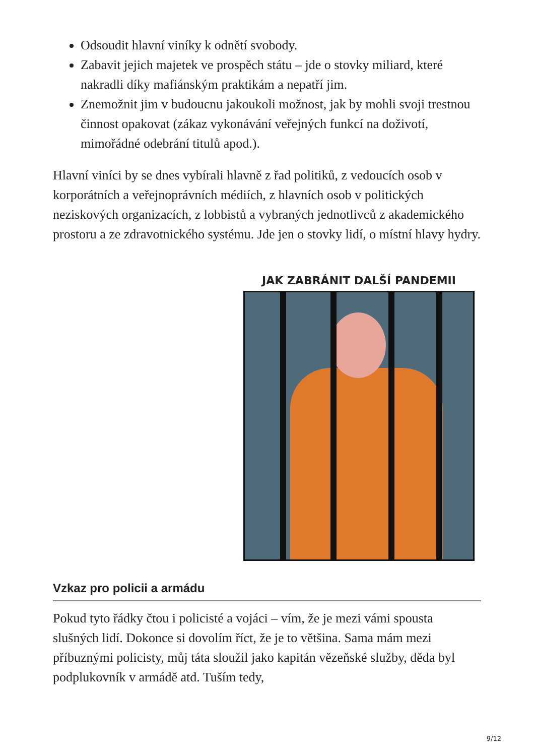Odsoudit hlavní viníky k odnětí svobody.
Zabavit jejich majetek ve prospěch státu – jde o stovky miliard, které nakradli díky mafiánským praktikám a nepatří jim.
Znemožnit jim v budoucnu jakoukoli možnost, jak by mohli svoji trestnou činnost opakovat (zákaz vykonávání veřejných funkcí na doživotí, mimořádné odebrání titulů apod.).
Hlavní viníci by se dnes vybírali hlavně z řad politiků, z vedoucích osob v korporátních a veřejnoprávních médiích, z hlavních osob v politických neziskových organizacích, z lobbistů a vybraných jednotlivců z akademického prostoru a ze zdravotnického systému. Jde jen o stovky lidí, o místní hlavy hydry.
JAK ZABRÁNIT DALŠÍ PANDEMII
Vzkaz pro policii a armádu
Pokud tyto řádky čtou i policisté a vojáci – vím, že je mezi vámi spousta slušných lidí. Dokonce si dovolím říct, že je to většina. Sama mám mezi příbuznými policisty, můj táta sloužil jako kapitán vězeňské služby, děda byl podplukovník v armádě atd. Tuším tedy,
9/12